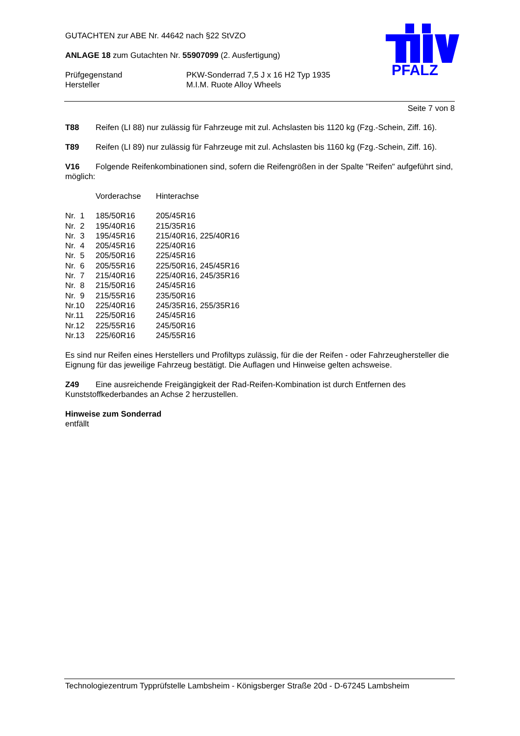GUTACHTEN zur ABE Nr. 44642 nach §22 StVZO
ANLAGE 18 zum Gutachten Nr. 55907099 (2. Ausfertigung)
| Prüfgegenstand | PKW-Sonderrad 7,5 J x 16 H2 Typ 1935 |
| Hersteller | M.I.M. Ruote Alloy Wheels |
PFALZ
Seite 7 von 8
T88 Reifen (LI 88) nur zulässig für Fahrzeuge mit zul. Achslasten bis 1120 kg (Fzg.-Schein, Ziff. 16).
T89 Reifen (LI 89) nur zulässig für Fahrzeuge mit zul. Achslasten bis 1160 kg (Fzg.-Schein, Ziff. 16).
V16 Folgende Reifenkombinationen sind, sofern die Reifengrößen in der Spalte "Reifen" aufgeführt sind, möglich:
| | Vorderachse | Hinterachse |
| Nr. 1 | 185/50R16 | 205/45R16 |
| Nr. 2 | 195/40R16 | 215/35R16 |
| Nr. 3 | 195/45R16 | 215/40R16, 225/40R16 |
| Nr. 4 | 205/45R16 | 225/40R16 |
| Nr. 5 | 205/50R16 | 225/45R16 |
| Nr. 6 | 205/55R16 | 225/50R16, 245/45R16 |
| Nr. 7 | 215/40R16 | 225/40R16, 245/35R16 |
| Nr. 8 | 215/50R16 | 245/45R16 |
| Nr. 9 | 215/55R16 | 235/50R16 |
| Nr.10 | 225/40R16 | 245/35R16, 255/35R16 |
| Nr.11 | 225/50R16 | 245/45R16 |
| Nr.12 | 225/55R16 | 245/50R16 |
| Nr.13 | 225/60R16 | 245/55R16 |
Es sind nur Reifen eines Herstellers und Profiltyps zulässig, für die der Reifen - oder Fahrzeughersteller die Eignung für das jeweilige Fahrzeug bestätigt. Die Auflagen und Hinweise gelten achsweise.
Z49 Eine ausreichende Freigängigkeit der Rad-Reifen-Kombination ist durch Entfernen des Kunststoffkederbandes an Achse 2 herzustellen.
Hinweise zum Sonderrad
entfällt
Technologiezentrum Typprüfstelle Lambsheim - Königsberger Straße 20d - D-67245 Lambsheim